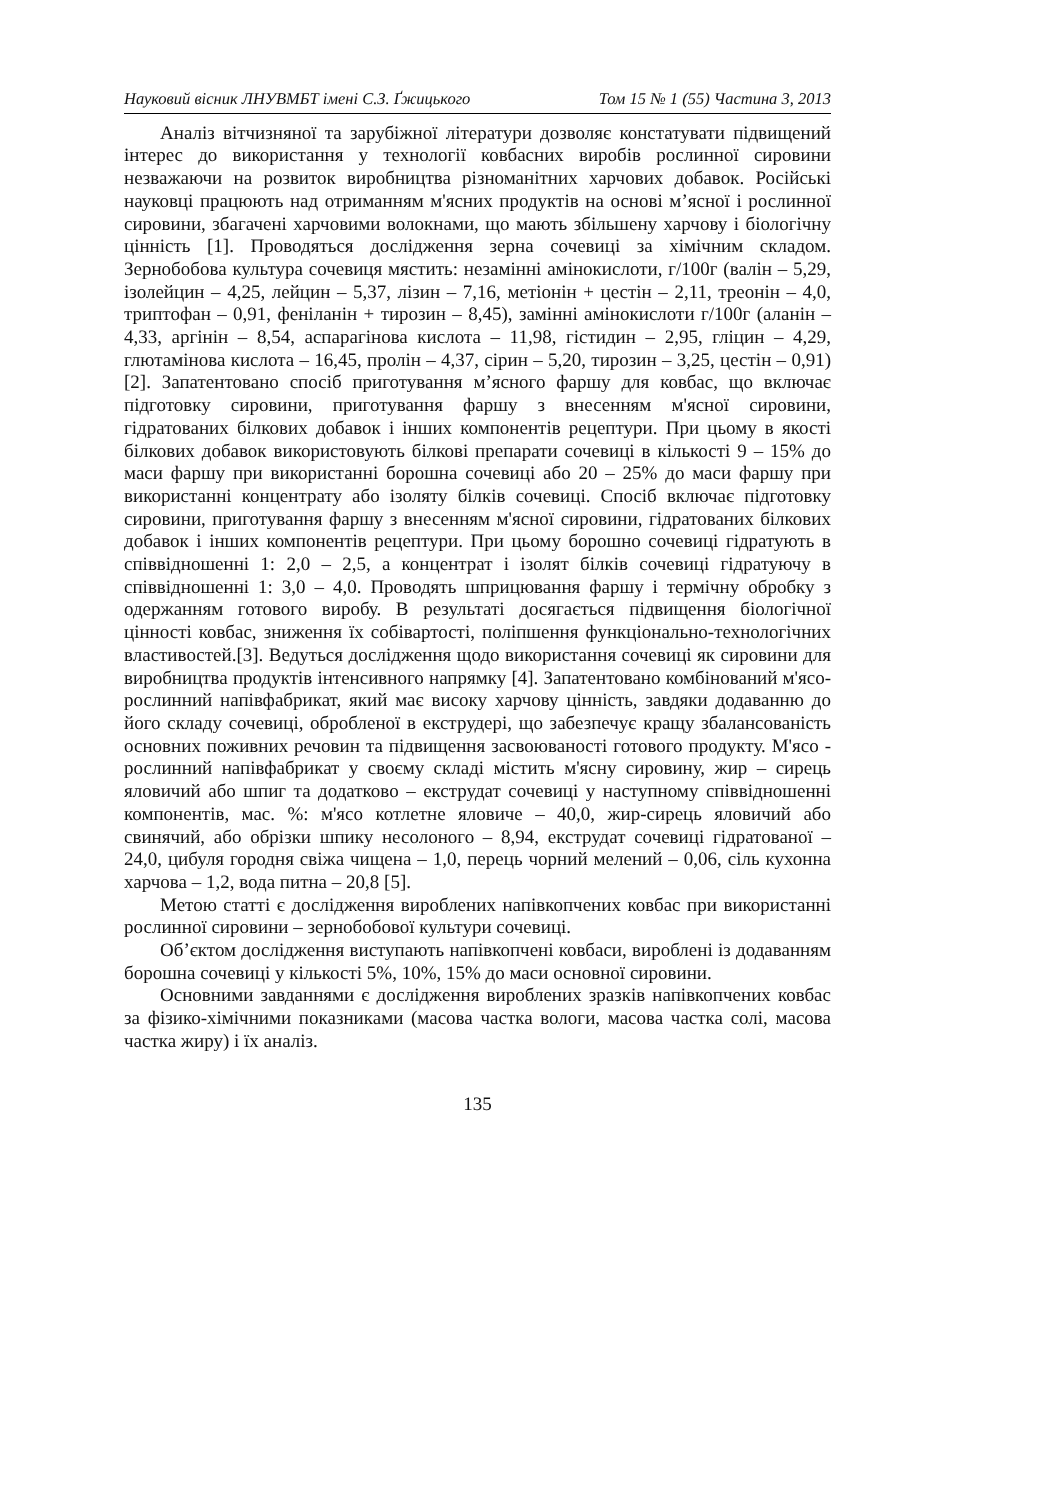Науковий вісник ЛНУВМБТ імені С.З. Ґжицького Том 15 № 1 (55) Частина 3, 2013
Аналіз вітчизняної та зарубіжної літератури дозволяє констатувати підвищений інтерес до використання у технології ковбасних виробів рослинної сировини незважаючи на розвиток виробництва різноманітних харчових добавок. Російські науковці працюють над отриманням м'ясних продуктів на основі м’ясної і рослинної сировини, збагачені харчовими волокнами, що мають збільшену харчову і біологічну цінність [1]. Проводяться дослідження зерна сочевиці за хімічним складом. Зернобобова культура сочевиця мястить: незамінні амінокислоти, г/100г (валін – 5,29, ізолейцин – 4,25, лейцин – 5,37, лізин – 7,16, метіонін + цестін – 2,11, треонін – 4,0, триптофан – 0,91, феніланін + тирозин – 8,45), замінні амінокислоти г/100г (аланін – 4,33, аргінін – 8,54, аспарагінова кислота – 11,98, гістидин – 2,95, гліцин – 4,29, глютамінова кислота – 16,45, пролін – 4,37, сірин – 5,20, тирозин – 3,25, цестін – 0,91) [2]. Запатентовано спосіб приготування м’ясного фаршу для ковбас, що включає підготовку сировини, приготування фаршу з внесенням м'ясної сировини, гідратованих білкових добавок і інших компонентів рецептури. При цьому в якості білкових добавок використовують білкові препарати сочевиці в кількості 9 – 15% до маси фаршу при використанні борошна сочевиці або 20 – 25% до маси фаршу при використанні концентрату або ізоляту білків сочевиці. Спосіб включає підготовку сировини, приготування фаршу з внесенням м'ясної сировини, гідратованих білкових добавок і інших компонентів рецептури. При цьому борошно сочевиці гідратують в співвідношенні 1: 2,0 – 2,5, а концентрат і ізолят білків сочевиці гідратуючу в співвідношенні 1: 3,0 – 4,0. Проводять шприцювання фаршу і термічну обробку з одержанням готового виробу. В результаті досягається підвищення біологічної цінності ковбас, зниження їх собівартості, поліпшення функціонально-технологічних властивостей.[3]. Ведуться дослідження щодо використання сочевиці як сировини для виробництва продуктів інтенсивного напрямку [4]. Запатентовано комбінований м'ясо-рослинний напівфабрикат, який має високу харчову цінність, завдяки додаванню до його складу сочевиці, обробленої в екструдері, що забезпечує кращу збалансованість основних поживних речовин та підвищення засвоюваності готового продукту. М'ясо - рослинний напівфабрикат у своєму складі містить м'ясну сировину, жир – сирець яловичий або шпиг та додатково – екструдат сочевиці у наступному співвідношенні компонентів, мас. %: м'ясо котлетне яловиче – 40,0, жир-сирець яловичий або свинячий, або обрізки шпику несолоного – 8,94, екструдат сочевиці гідратованої – 24,0, цибуля городня свіжа чищена – 1,0, перець чорний мелений – 0,06, сіль кухонна харчова – 1,2, вода питна – 20,8 [5].
Метою статті є дослідження вироблених напівкопчених ковбас при використанні рослинної сировини – зернобобової культури сочевиці.
Об’єктом дослідження виступають напівкопчені ковбаси, вироблені із додаванням борошна сочевиці у кількості 5%, 10%, 15% до маси основної сировини.
Основними завданнями є дослідження вироблених зразків напівкопчених ковбас за фізико-хімічними показниками (масова частка вологи, масова частка солі, масова частка жиру) і їх аналіз.
135